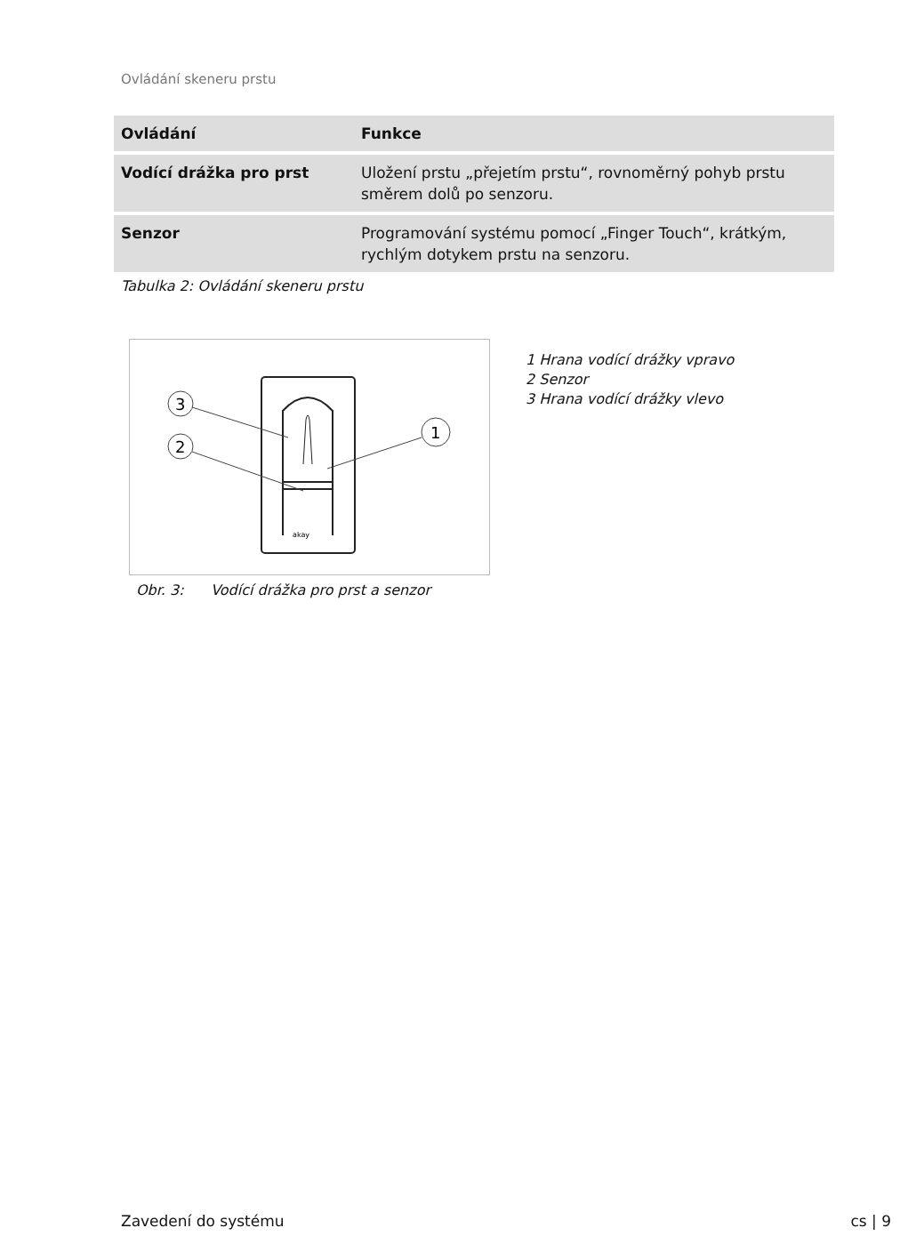Ovládání skeneru prstu
| Ovládání | Funkce |
| --- | --- |
| Vodící drážka pro prst | Uložení prstu „přejetím prstu“, rovnoměrný pohyb prstu směrem dolů po senzoru. |
| Senzor | Programování systému pomocí „Finger Touch“, krátkým, rychlým dotykem prstu na senzoru. |
Tabulka 2: Ovládání skeneru prstu
akay
3
2
1
1 Hrana vodící drážky vpravo
2 Senzor
3 Hrana vodící drážky vlevo
Obr. 3: Vodící drážka pro prst a senzor
Zavedení do systému cs | 9